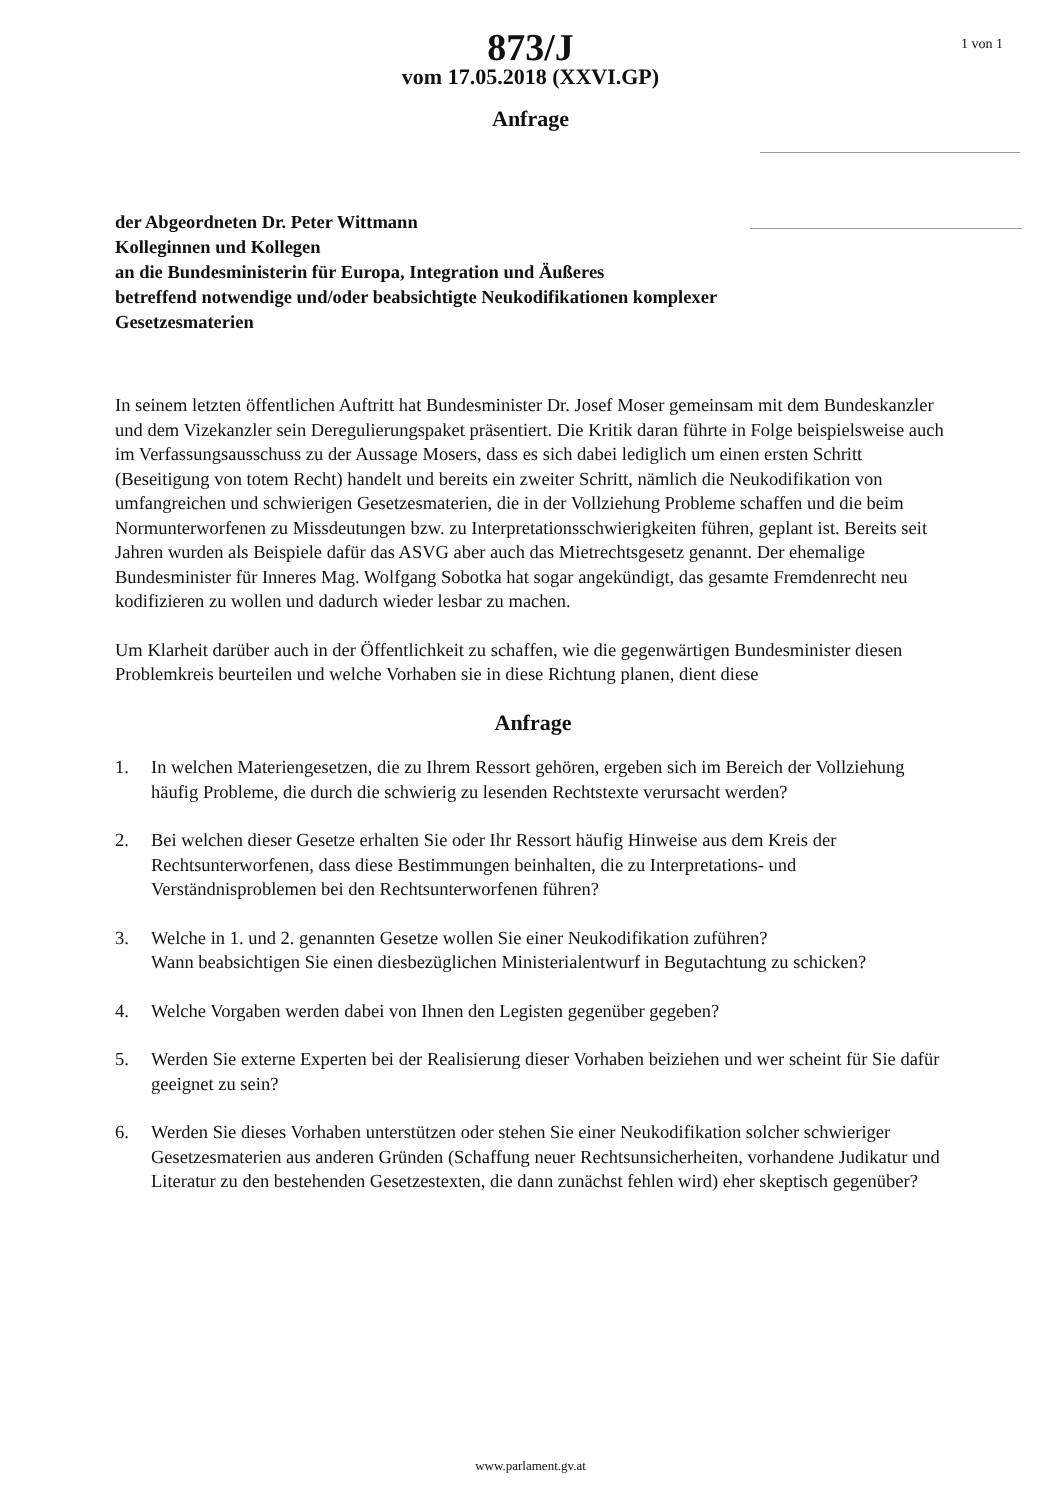1 von 1
873/J
vom 17.05.2018 (XXVI.GP)
Anfrage
der Abgeordneten Dr. Peter Wittmann
Kolleginnen und Kollegen
an die Bundesministerin für Europa, Integration und Äußeres
betreffend notwendige und/oder beabsichtigte Neukodifikationen komplexer
Gesetzesmaterien
In seinem letzten öffentlichen Auftritt hat Bundesminister Dr. Josef Moser gemeinsam mit dem Bundeskanzler und dem Vizekanzler sein Deregulierungspaket präsentiert. Die Kritik daran führte in Folge beispielsweise auch im Verfassungsausschuss zu der Aussage Mosers, dass es sich dabei lediglich um einen ersten Schritt (Beseitigung von totem Recht) handelt und bereits ein zweiter Schritt, nämlich die Neukodifikation von umfangreichen und schwierigen Gesetzesmaterien, die in der Vollziehung Probleme schaffen und die beim Normunterworfenen zu Missdeutungen bzw. zu Interpretationsschwierigkeiten führen, geplant ist. Bereits seit Jahren wurden als Beispiele dafür das ASVG aber auch das Mietrechtsgesetz genannt. Der ehemalige Bundesminister für Inneres Mag. Wolfgang Sobotka hat sogar angekündigt, das gesamte Fremdenrecht neu kodifizieren zu wollen und dadurch wieder lesbar zu machen.
Um Klarheit darüber auch in der Öffentlichkeit zu schaffen, wie die gegenwärtigen Bundesminister diesen Problemkreis beurteilen und welche Vorhaben sie in diese Richtung planen, dient diese
Anfrage
1. In welchen Materiengesetzen, die zu Ihrem Ressort gehören, ergeben sich im Bereich der Vollziehung häufig Probleme, die durch die schwierig zu lesenden Rechtstexte verursacht werden?
2. Bei welchen dieser Gesetze erhalten Sie oder Ihr Ressort häufig Hinweise aus dem Kreis der Rechtsunterworfenen, dass diese Bestimmungen beinhalten, die zu Interpretations- und Verständnisproblemen bei den Rechtsunterworfenen führen?
3. Welche in 1. und 2. genannten Gesetze wollen Sie einer Neukodifikation zuführen?
Wann beabsichtigen Sie einen diesbezüglichen Ministerialentwurf in Begutachtung zu schicken?
4. Welche Vorgaben werden dabei von Ihnen den Legisten gegenüber gegeben?
5. Werden Sie externe Experten bei der Realisierung dieser Vorhaben beiziehen und wer scheint für Sie dafür geeignet zu sein?
6. Werden Sie dieses Vorhaben unterstützen oder stehen Sie einer Neukodifikation solcher schwieriger Gesetzesmaterien aus anderen Gründen (Schaffung neuer Rechtsunsicherheiten, vorhandene Judikatur und Literatur zu den bestehenden Gesetzestexten, die dann zunächst fehlen wird) eher skeptisch gegenüber?
www.parlament.gv.at